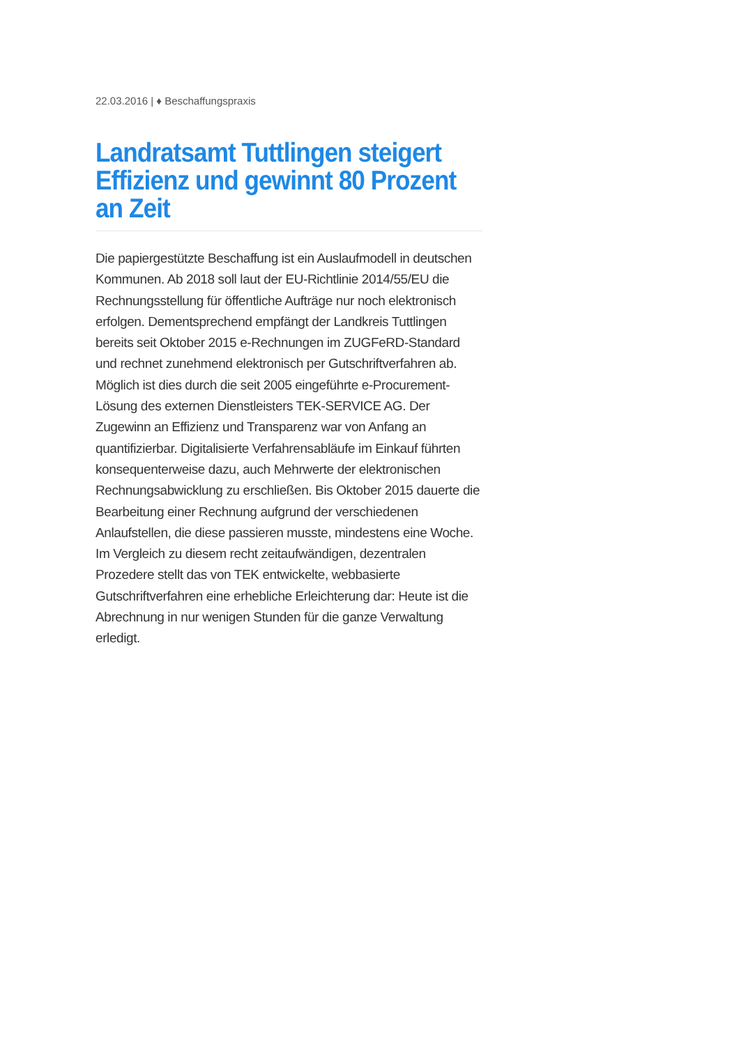22.03.2016 | ♦ Beschaffungspraxis
Landratsamt Tuttlingen steigert Effizienz und gewinnt 80 Prozent an Zeit
Die papiergestützte Beschaffung ist ein Auslaufmodell in deutschen Kommunen. Ab 2018 soll laut der EU-Richtlinie 2014/55/EU die Rechnungsstellung für öffentliche Aufträge nur noch elektronisch erfolgen. Dementsprechend empfängt der Landkreis Tuttlingen bereits seit Oktober 2015 e-Rechnungen im ZUGFeRD-Standard und rechnet zunehmend elektronisch per Gutschriftverfahren ab. Möglich ist dies durch die seit 2005 eingeführte e-Procurement-Lösung des externen Dienstleisters TEK-SERVICE AG. Der Zugewinn an Effizienz und Transparenz war von Anfang an quantifizierbar. Digitalisierte Verfahrensabläufe im Einkauf führten konsequenterweise dazu, auch Mehrwerte der elektronischen Rechnungsabwicklung zu erschließen. Bis Oktober 2015 dauerte die Bearbeitung einer Rechnung aufgrund der verschiedenen Anlaufstellen, die diese passieren musste, mindestens eine Woche. Im Vergleich zu diesem recht zeitaufwändigen, dezentralen Prozedere stellt das von TEK entwickelte, webbasierte Gutschriftverfahren eine erhebliche Erleichterung dar: Heute ist die Abrechnung in nur wenigen Stunden für die ganze Verwaltung erledigt.